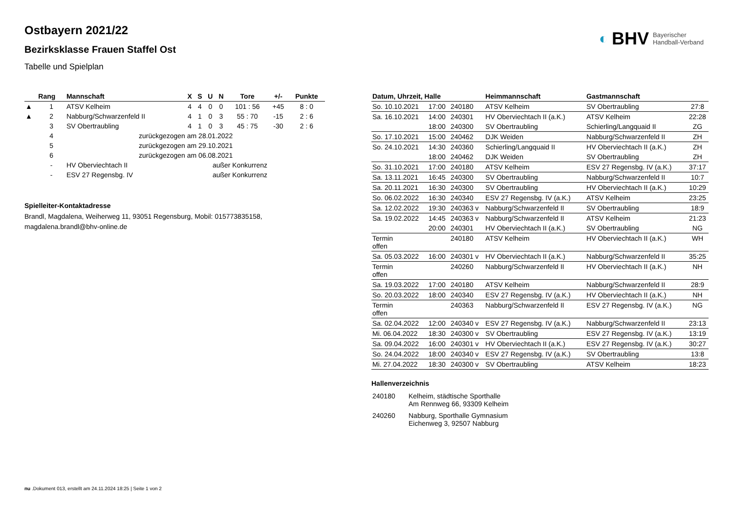◐ BHV Bayerischer
Handball-Verband
Ostbayern 2021/22
Bezirksklasse Frauen Staffel Ost
Tabelle und Spielplan
| | Rang | Mannschaft | X | S | U | N | Tore | +/- | Punkte |
| --- | --- | --- | --- | --- | --- | --- | --- | --- | --- |
| ▲ | 1 | ATSV Kelheim | 4 | 4 | 0 | 0 | 101 : 56 | +45 | 8 : 0 |
| ▲ | 2 | Nabburg/Schwarzenfeld II | 4 | 1 | 0 | 3 | 55 : 70 | -15 | 2 : 6 |
| | 3 | SV Obertraubling | 4 | 1 | 0 | 3 | 45 : 75 | -30 | 2 : 6 |
| | 4 | zurückgezogen am 28.01.2022 | | | | | | | |
| | 5 | zurückgezogen am 29.10.2021 | | | | | | | |
| | 6 | zurückgezogen am 06.08.2021 | | | | | | | |
| | - | HV Oberviechtach II | außer Konkurrenz | | | | | | |
| | - | ESV 27 Regensbg. IV | außer Konkurrenz | | | | | | |
Spielleiter-Kontaktadresse
Brandl, Magdalena, Weiherweg 11, 93051 Regensburg, Mobil: 015773835158, magdalena.brandl@bhv-online.de
| Datum, Uhrzeit, Halle | | | Heimmannschaft | Gastmannschaft | |
| --- | --- | --- | --- | --- | --- |
| So. 10.10.2021 | 17:00 | 240180 | ATSV Kelheim | SV Obertraubling | 27:8 |
| Sa. 16.10.2021 | 14:00 | 240301 | HV Oberviechtach II (a.K.) | ATSV Kelheim | 22:28 |
| | 18:00 | 240300 | SV Obertraubling | Schierling/Langquaid II | ZG |
| So. 17.10.2021 | 15:00 | 240462 | DJK Weiden | Nabburg/Schwarzenfeld II | ZH |
| So. 24.10.2021 | 14:30 | 240360 | Schierling/Langquaid II | HV Oberviechtach II (a.K.) | ZH |
| | 18:00 | 240462 | DJK Weiden | SV Obertraubling | ZH |
| So. 31.10.2021 | 17:00 | 240180 | ATSV Kelheim | ESV 27 Regensbg. IV (a.K.) | 37:17 |
| Sa. 13.11.2021 | 16:45 | 240300 | SV Obertraubling | Nabburg/Schwarzenfeld II | 10:7 |
| Sa. 20.11.2021 | 16:30 | 240300 | SV Obertraubling | HV Oberviechtach II (a.K.) | 10:29 |
| So. 06.02.2022 | 16:30 | 240340 | ESV 27 Regensbg. IV (a.K.) | ATSV Kelheim | 23:25 |
| Sa. 12.02.2022 | 19:30 | 240363 v | Nabburg/Schwarzenfeld II | SV Obertraubling | 18:9 |
| Sa. 19.02.2022 | 14:45 | 240363 v | Nabburg/Schwarzenfeld II | ATSV Kelheim | 21:23 |
| | 20:00 | 240301 | HV Oberviechtach II (a.K.) | SV Obertraubling | NG |
| Termin offen | | 240180 | ATSV Kelheim | HV Oberviechtach II (a.K.) | WH |
| Sa. 05.03.2022 | 16:00 | 240301 v | HV Oberviechtach II (a.K.) | Nabburg/Schwarzenfeld II | 35:25 |
| Termin offen | | 240260 | Nabburg/Schwarzenfeld II | HV Oberviechtach II (a.K.) | NH |
| Sa. 19.03.2022 | 17:00 | 240180 | ATSV Kelheim | Nabburg/Schwarzenfeld II | 28:9 |
| So. 20.03.2022 | 18:00 | 240340 | ESV 27 Regensbg. IV (a.K.) | HV Oberviechtach II (a.K.) | NH |
| Termin offen | | 240363 | Nabburg/Schwarzenfeld II | ESV 27 Regensbg. IV (a.K.) | NG |
| Sa. 02.04.2022 | 12:00 | 240340 v | ESV 27 Regensbg. IV (a.K.) | Nabburg/Schwarzenfeld II | 23:13 |
| Mi. 06.04.2022 | 18:30 | 240300 v | SV Obertraubling | ESV 27 Regensbg. IV (a.K.) | 13:19 |
| Sa. 09.04.2022 | 16:00 | 240301 v | HV Oberviechtach II (a.K.) | ESV 27 Regensbg. IV (a.K.) | 30:27 |
| So. 24.04.2022 | 18:00 | 240340 v | ESV 27 Regensbg. IV (a.K.) | SV Obertraubling | 13:8 |
| Mi. 27.04.2022 | 18:30 | 240300 v | SV Obertraubling | ATSV Kelheim | 18:23 |
Hallenverzeichnis
| 240180 | Kelheim, städtische Sporthalle Am Rennweg 66, 93309 Kelheim |
| 240260 | Nabburg, Sporthalle Gymnasium Eichenweg 3, 92507 Nabburg |
nu .Dokument 013, erstellt am 24.11.2024 18:25 | Seite 1 von 2